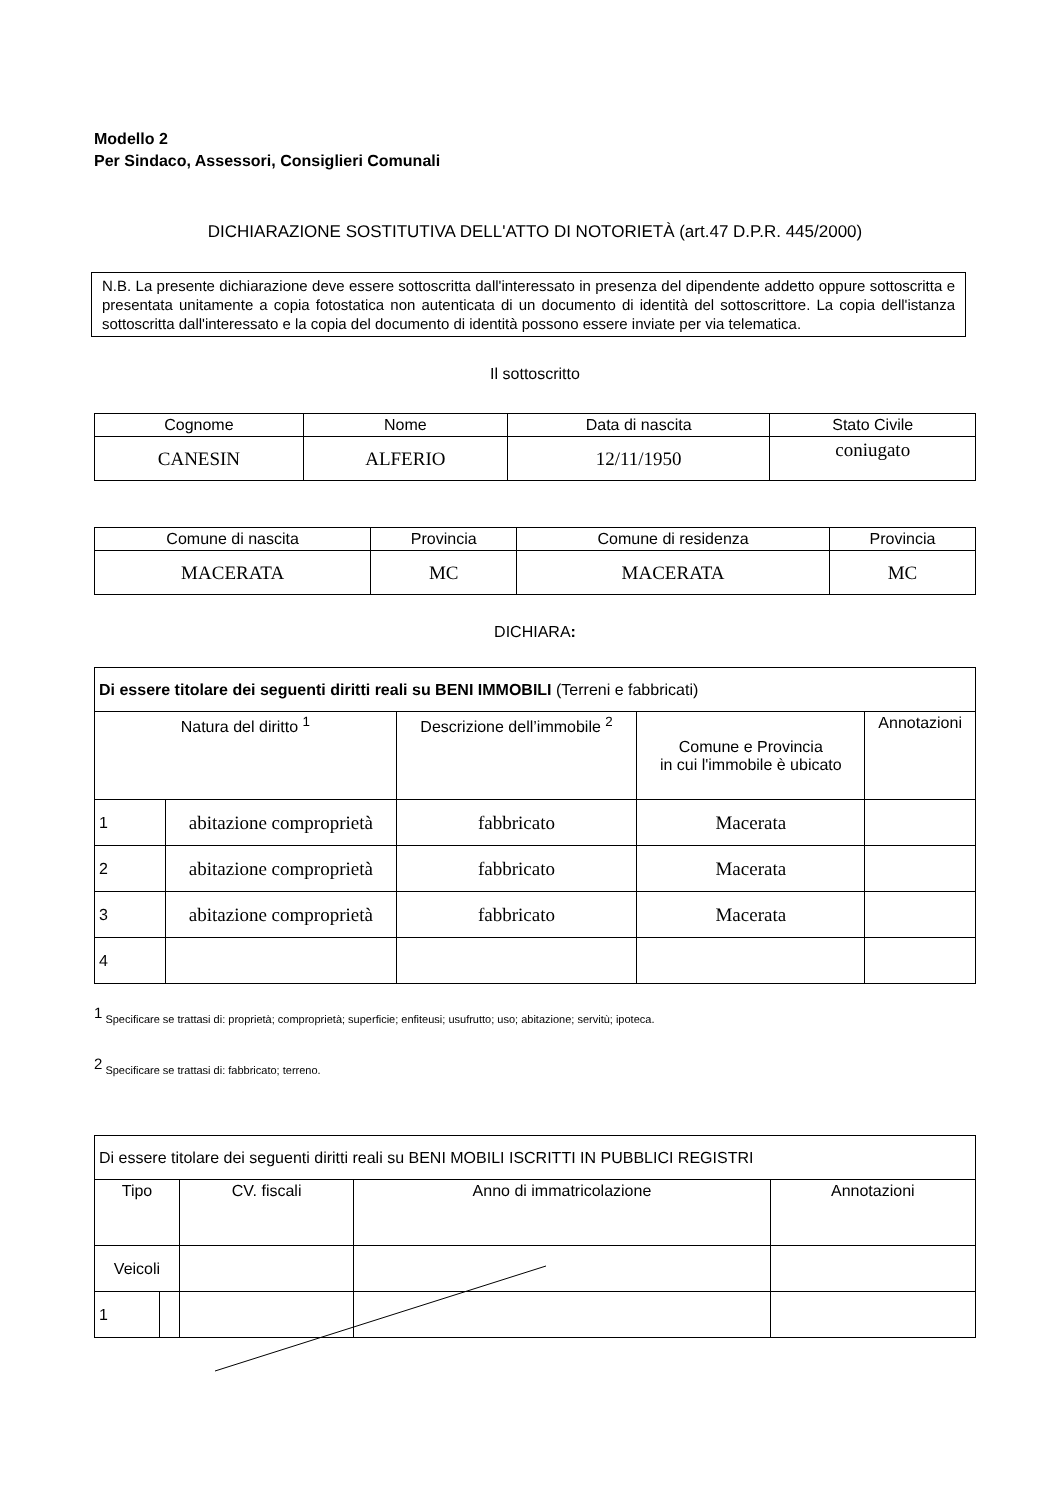Modello 2
Per Sindaco, Assessori, Consiglieri Comunali
DICHIARAZIONE SOSTITUTIVA DELL'ATTO DI NOTORIETÀ (art.47 D.P.R. 445/2000)
N.B. La presente dichiarazione deve essere sottoscritta dall'interessato in presenza del dipendente addetto oppure sottoscritta e presentata unitamente a copia fotostatica non autenticata di un documento di identità del sottoscrittore. La copia dell'istanza sottoscritta dall'interessato e la copia del documento di identità possono essere inviate per via telematica.
Il sottoscritto
| Cognome | Nome | Data di nascita | Stato Civile |
| --- | --- | --- | --- |
| CANESIN | ALFERIO | 12/11/1950 | coniugato |
| Comune di nascita | Provincia | Comune di residenza | Provincia |
| --- | --- | --- | --- |
| MACERATA | MC | MACERATA | MC |
DICHIARA:
| Di essere titolare dei seguenti diritti reali su BENI IMMOBILI (Terreni e fabbricati) | | | | |
| Natura del diritto <sup>1</sup> | | Descrizione dell’immobile <sup>2</sup> | Comune e Provincia in cui l'immobile è ubicato | Annotazioni |
| 1 | abitazione comproprietà | fabbricato | Macerata | |
| 2 | abitazione comproprietà | fabbricato | Macerata | |
| 3 | abitazione comproprietà | fabbricato | Macerata | |
| 4 | | | | |
<sup>1</sup> Specificare se trattasi di: proprietà; comproprietà; superficie; enfiteusi; usufrutto; uso; abitazione; servitù; ipoteca.
<sup>2</sup> Specificare se trattasi di: fabbricato; terreno.
| Di essere titolare dei seguenti diritti reali su BENI MOBILI ISCRITTI IN PUBBLICI REGISTRI | | | | |
| Tipo | | CV. fiscali | Anno di immatricolazione | Annotazioni |
| Veicoli | | | | |
| 1 | | | | |